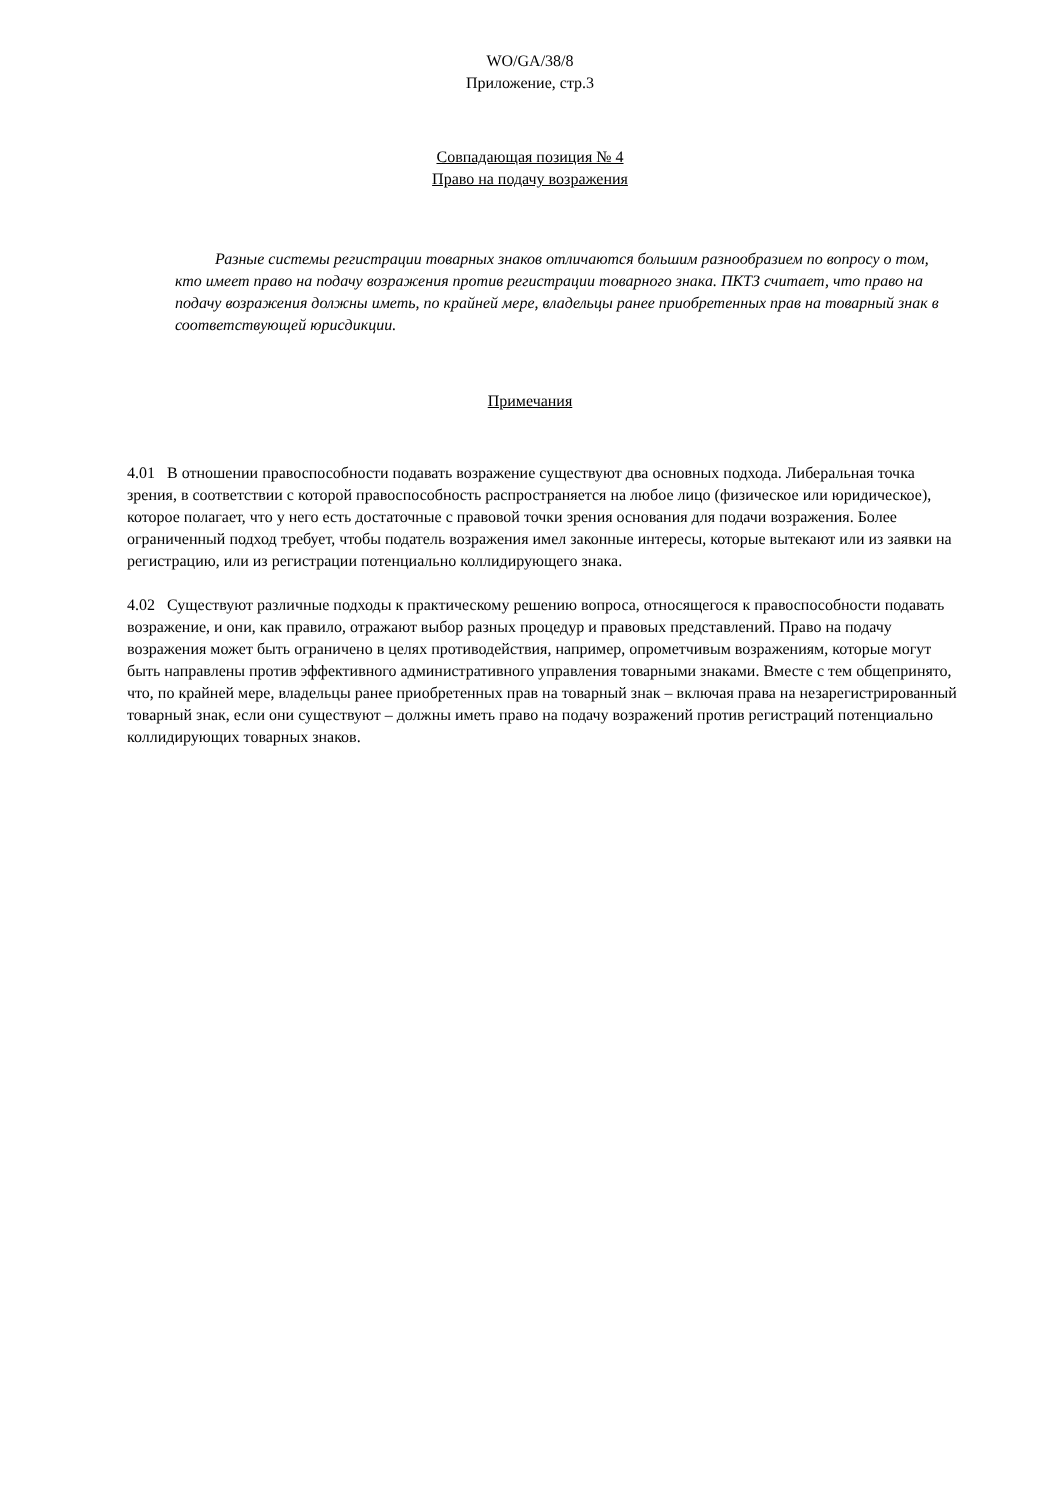WO/GA/38/8
Приложение, стр.3
Совпадающая позиция № 4
Право на подачу возражения
Разные системы регистрации товарных знаков отличаются большим разнообразием по вопросу о том, кто имеет право на подачу возражения против регистрации товарного знака. ПКТЗ считает, что право на подачу возражения должны иметь, по крайней мере, владельцы ранее приобретенных прав на товарный знак в соответствующей юрисдикции.
Примечания
4.01 В отношении правоспособности подавать возражение существуют два основных подхода. Либеральная точка зрения, в соответствии с которой правоспособность распространяется на любое лицо (физическое или юридическое), которое полагает, что у него есть достаточные с правовой точки зрения основания для подачи возражения. Более ограниченный подход требует, чтобы податель возражения имел законные интересы, которые вытекают или из заявки на регистрацию, или из регистрации потенциально коллидирующего знака.
4.02 Существуют различные подходы к практическому решению вопроса, относящегося к правоспособности подавать возражение, и они, как правило, отражают выбор разных процедур и правовых представлений. Право на подачу возражения может быть ограничено в целях противодействия, например, опрометчивым возражениям, которые могут быть направлены против эффективного административного управления товарными знаками. Вместе с тем общепринято, что, по крайней мере, владельцы ранее приобретенных прав на товарный знак – включая права на незарегистрированный товарный знак, если они существуют – должны иметь право на подачу возражений против регистраций потенциально коллидирующих товарных знаков.